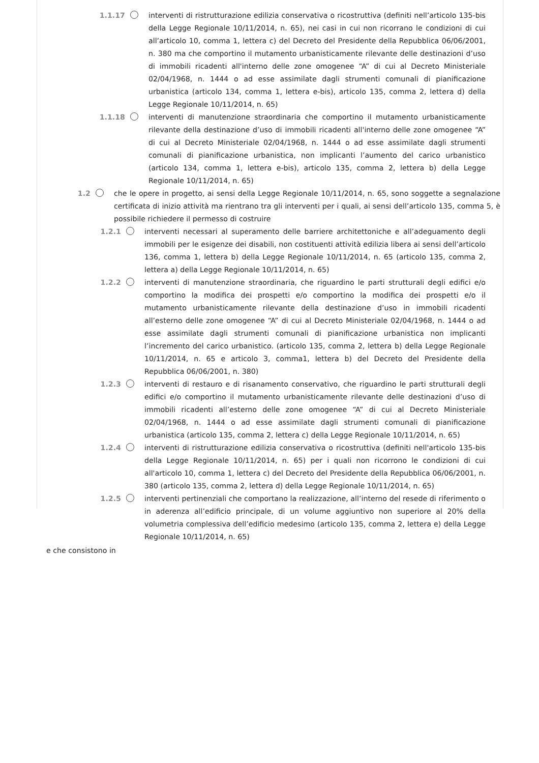1.1.17 interventi di ristrutturazione edilizia conservativa o ricostruttiva (definiti nell’articolo 135-bis della Legge Regionale 10/11/2014, n. 65), nei casi in cui non ricorrano le condizioni di cui all’articolo 10, comma 1, lettera c) del Decreto del Presidente della Repubblica 06/06/2001, n. 380 ma che comportino il mutamento urbanisticamente rilevante delle destinazioni d’uso di immobili ricadenti all'interno delle zone omogenee “A” di cui al Decreto Ministeriale 02/04/1968, n. 1444 o ad esse assimilate dagli strumenti comunali di pianificazione urbanistica (articolo 134, comma 1, lettera e-bis), articolo 135, comma 2, lettera d) della Legge Regionale 10/11/2014, n. 65)
1.1.18 interventi di manutenzione straordinaria che comportino il mutamento urbanisticamente rilevante della destinazione d’uso di immobili ricadenti all'interno delle zone omogenee “A” di cui al Decreto Ministeriale 02/04/1968, n. 1444 o ad esse assimilate dagli strumenti comunali di pianificazione urbanistica, non implicanti l’aumento del carico urbanistico (articolo 134, comma 1, lettera e-bis), articolo 135, comma 2, lettera b) della Legge Regionale 10/11/2014, n. 65)
1.2 che le opere in progetto, ai sensi della Legge Regionale 10/11/2014, n. 65, sono soggette a segnalazione certificata di inizio attività ma rientrano tra gli interventi per i quali, ai sensi dell’articolo 135, comma 5, è possibile richiedere il permesso di costruire
1.2.1 interventi necessari al superamento delle barriere architettoniche e all’adeguamento degli immobili per le esigenze dei disabili, non costituenti attività edilizia libera ai sensi dell’articolo 136, comma 1, lettera b) della Legge Regionale 10/11/2014, n. 65 (articolo 135, comma 2, lettera a) della Legge Regionale 10/11/2014, n. 65)
1.2.2 interventi di manutenzione straordinaria, che riguardino le parti strutturali degli edifici e/o comportino la modifica dei prospetti e/o comportino la modifica dei prospetti e/o il mutamento urbanisticamente rilevante della destinazione d’uso in immobili ricadenti all’esterno delle zone omogenee “A” di cui al Decreto Ministeriale 02/04/1968, n. 1444 o ad esse assimilate dagli strumenti comunali di pianificazione urbanistica non implicanti l’incremento del carico urbanistico. (articolo 135, comma 2, lettera b) della Legge Regionale 10/11/2014, n. 65 e articolo 3, comma1, lettera b) del Decreto del Presidente della Repubblica 06/06/2001, n. 380)
1.2.3 interventi di restauro e di risanamento conservativo, che riguardino le parti strutturali degli edifici e/o comportino il mutamento urbanisticamente rilevante delle destinazioni d’uso di immobili ricadenti all’esterno delle zone omogenee “A” di cui al Decreto Ministeriale 02/04/1968, n. 1444 o ad esse assimilate dagli strumenti comunali di pianificazione urbanistica (articolo 135, comma 2, lettera c) della Legge Regionale 10/11/2014, n. 65)
1.2.4 interventi di ristrutturazione edilizia conservativa o ricostruttiva (definiti nell'articolo 135-bis della Legge Regionale 10/11/2014, n. 65) per i quali non ricorrono le condizioni di cui all'articolo 10, comma 1, lettera c) del Decreto del Presidente della Repubblica 06/06/2001, n. 380 (articolo 135, comma 2, lettera d) della Legge Regionale 10/11/2014, n. 65)
1.2.5 interventi pertinenziali che comportano la realizzazione, all’interno del resede di riferimento o in aderenza all’edificio principale, di un volume aggiuntivo non superiore al 20% della volumetria complessiva dell’edificio medesimo (articolo 135, comma 2, lettera e) della Legge Regionale 10/11/2014, n. 65)
e che consistono in